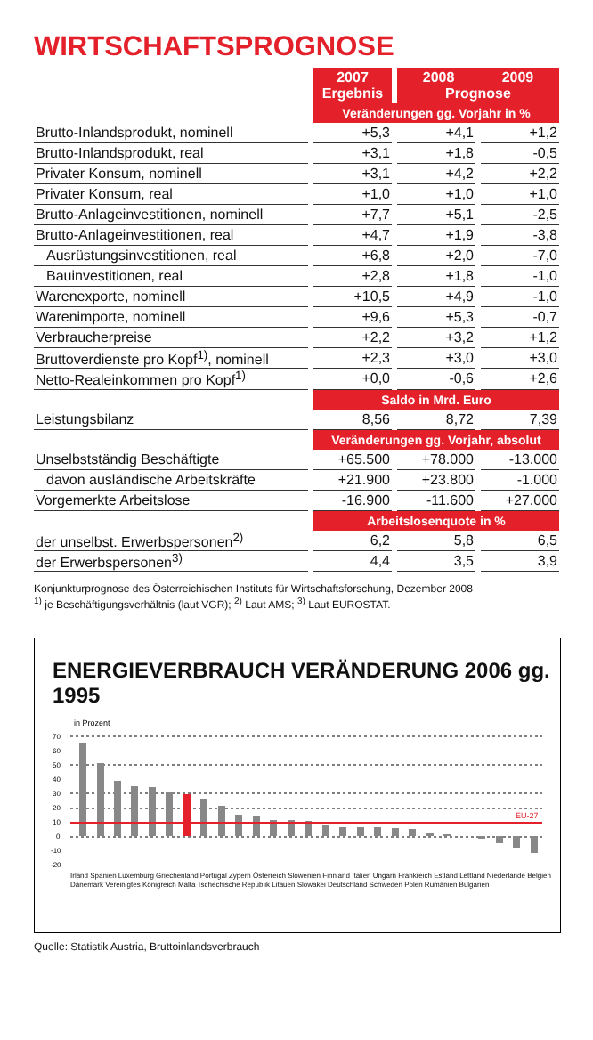WIRTSCHAFTSPROGNOSE
| | 2007 Ergebnis | 2008 2009 Prognose | |
| --- | --- | --- | --- |
| | Veränderungen gg. Vorjahr in % | | |
| Brutto-Inlandsprodukt, nominell | +5,3 | +4,1 | +1,2 |
| Brutto-Inlandsprodukt, real | +3,1 | +1,8 | -0,5 |
| Privater Konsum, nominell | +3,1 | +4,2 | +2,2 |
| Privater Konsum, real | +1,0 | +1,0 | +1,0 |
| Brutto-Anlageinvestitionen, nominell | +7,7 | +5,1 | -2,5 |
| Brutto-Anlageinvestitionen, real | +4,7 | +1,9 | -3,8 |
| Ausrüstungsinvestitionen, real | +6,8 | +2,0 | -7,0 |
| Bauinvestitionen, real | +2,8 | +1,8 | -1,0 |
| Warenexporte, nominell | +10,5 | +4,9 | -1,0 |
| Warenimporte, nominell | +9,6 | +5,3 | -0,7 |
| Verbraucherpreise | +2,2 | +3,2 | +1,2 |
| Bruttoverdienste pro Kopf<sup>1)</sup>, nominell | +2,3 | +3,0 | +3,0 |
| Netto-Realeinkommen pro Kopf<sup>1)</sup> | +0,0 | -0,6 | +2,6 |
| | Saldo in Mrd. Euro | | |
| Leistungsbilanz | 8,56 | 8,72 | 7,39 |
| | Veränderungen gg. Vorjahr, absolut | | |
| Unselbstständig Beschäftigte | +65.500 | +78.000 | -13.000 |
| davon ausländische Arbeitskräfte | +21.900 | +23.800 | -1.000 |
| Vorgemerkte Arbeitslose | -16.900 | -11.600 | +27.000 |
| | Arbeitslosenquote in % | | |
| der unselbst. Erwerbspersonen<sup>2)</sup> | 6,2 | 5,8 | 6,5 |
| der Erwerbspersonen<sup>3)</sup> | 4,4 | 3,5 | 3,9 |
Konjunkturprognose des Österreichischen Instituts für Wirtschaftsforschung, Dezember 2008
<sup>1)</sup> je Beschäftigungsverhältnis (laut VGR); <sup>2)</sup> Laut AMS; <sup>3)</sup> Laut EUROSTAT.
ENERGIEVERBRAUCH VERÄNDERUNG 2006 gg. 1995
in Prozent
70
60
50
40
30
20
10
0
-10
-20
EU-27
Irland Spanien Luxemburg Griechenland Portugal Zypern Österreich Slowenien Finnland Italien Ungarn Frankreich Estland Lettland Niederlande Belgien Dänemark Vereinigtes Königreich Malta Tschechische Republik Litauen Slowakei Deutschland Schweden Polen Rumänien Bulgarien
Quelle: Statistik Austria, Bruttoinlandsverbrauch